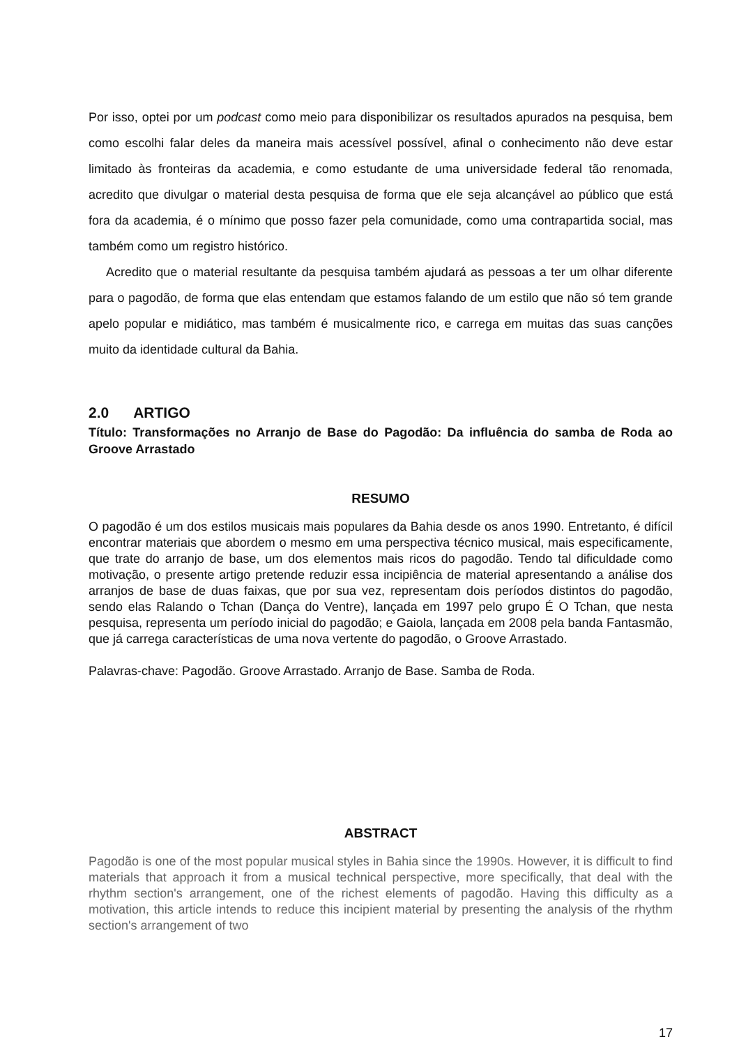Por isso, optei por um podcast como meio para disponibilizar os resultados apurados na pesquisa, bem como escolhi falar deles da maneira mais acessível possível, afinal o conhecimento não deve estar limitado às fronteiras da academia, e como estudante de uma universidade federal tão renomada, acredito que divulgar o material desta pesquisa de forma que ele seja alcançável ao público que está fora da academia, é o mínimo que posso fazer pela comunidade, como uma contrapartida social, mas também como um registro histórico.
Acredito que o material resultante da pesquisa também ajudará as pessoas a ter um olhar diferente para o pagodão, de forma que elas entendam que estamos falando de um estilo que não só tem grande apelo popular e midiático, mas também é musicalmente rico, e carrega em muitas das suas canções muito da identidade cultural da Bahia.
2.0 ARTIGO
Título: Transformações no Arranjo de Base do Pagodão: Da influência do samba de Roda ao Groove Arrastado
RESUMO
O pagodão é um dos estilos musicais mais populares da Bahia desde os anos 1990. Entretanto, é difícil encontrar materiais que abordem o mesmo em uma perspectiva técnico musical, mais especificamente, que trate do arranjo de base, um dos elementos mais ricos do pagodão. Tendo tal dificuldade como motivação, o presente artigo pretende reduzir essa incipiência de material apresentando a análise dos arranjos de base de duas faixas, que por sua vez, representam dois períodos distintos do pagodão, sendo elas Ralando o Tchan (Dança do Ventre), lançada em 1997 pelo grupo É O Tchan, que nesta pesquisa, representa um período inicial do pagodão; e Gaiola, lançada em 2008 pela banda Fantasmão, que já carrega características de uma nova vertente do pagodão, o Groove Arrastado.
Palavras-chave: Pagodão. Groove Arrastado. Arranjo de Base. Samba de Roda.
ABSTRACT
Pagodão is one of the most popular musical styles in Bahia since the 1990s. However, it is difficult to find materials that approach it from a musical technical perspective, more specifically, that deal with the rhythm section's arrangement, one of the richest elements of pagodão. Having this difficulty as a motivation, this article intends to reduce this incipient material by presenting the analysis of the rhythm section's arrangement of two
17